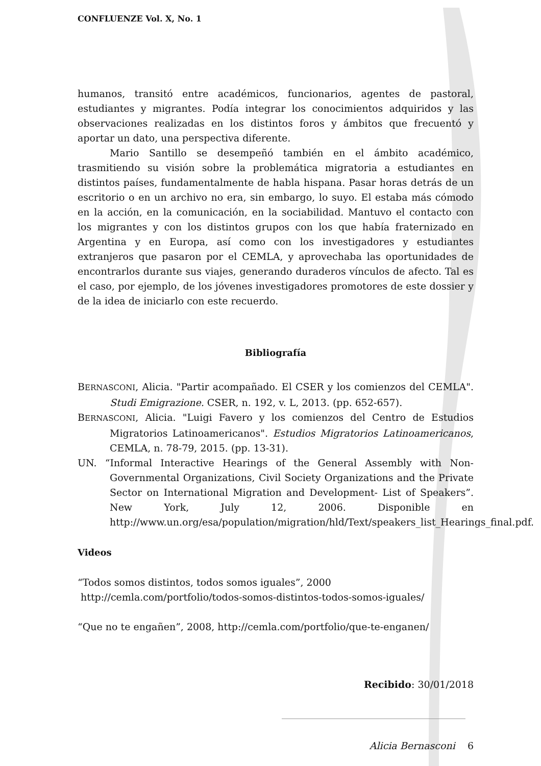CONFLUENZE Vol. X, No. 1
humanos, transitó entre académicos, funcionarios, agentes de pastoral, estudiantes y migrantes. Podía integrar los conocimientos adquiridos y las observaciones realizadas en los distintos foros y ámbitos que frecuentó y aportar un dato, una perspectiva diferente.
Mario Santillo se desempeñó también en el ámbito académico, trasmitiendo su visión sobre la problemática migratoria a estudiantes en distintos países, fundamentalmente de habla hispana. Pasar horas detrás de un escritorio o en un archivo no era, sin embargo, lo suyo. El estaba más cómodo en la acción, en la comunicación, en la sociabilidad. Mantuvo el contacto con los migrantes y con los distintos grupos con los que había fraternizado en Argentina y en Europa, así como con los investigadores y estudiantes extranjeros que pasaron por el CEMLA, y aprovechaba las oportunidades de encontrarlos durante sus viajes, generando duraderos vínculos de afecto. Tal es el caso, por ejemplo, de los jóvenes investigadores promotores de este dossier y de la idea de iniciarlo con este recuerdo.
Bibliografía
BERNASCONI, Alicia. "Partir acompañado. El CSER y los comienzos del CEMLA". Studi Emigrazione. CSER, n. 192, v. L, 2013. (pp. 652-657).
BERNASCONI, Alicia. "Luigi Favero y los comienzos del Centro de Estudios Migratorios Latinoamericanos". Estudios Migratorios Latinoamericanos, CEMLA, n. 78-79, 2015. (pp. 13-31).
UN. “Informal Interactive Hearings of the General Assembly with Non-Governmental Organizations, Civil Society Organizations and the Private Sector on International Migration and Development- List of Speakers”. New York, July 12, 2006. Disponible en http://www.un.org/esa/population/migration/hld/Text/speakers_list_Hearings_final.pdf.
Videos
“Todos somos distintos, todos somos iguales”, 2000
http://cemla.com/portfolio/todos-somos-distintos-todos-somos-iguales/
“Que no te engañen”, 2008, http://cemla.com/portfolio/que-te-enganen/
Recibido: 30/01/2018
Alicia Bernasconi 6